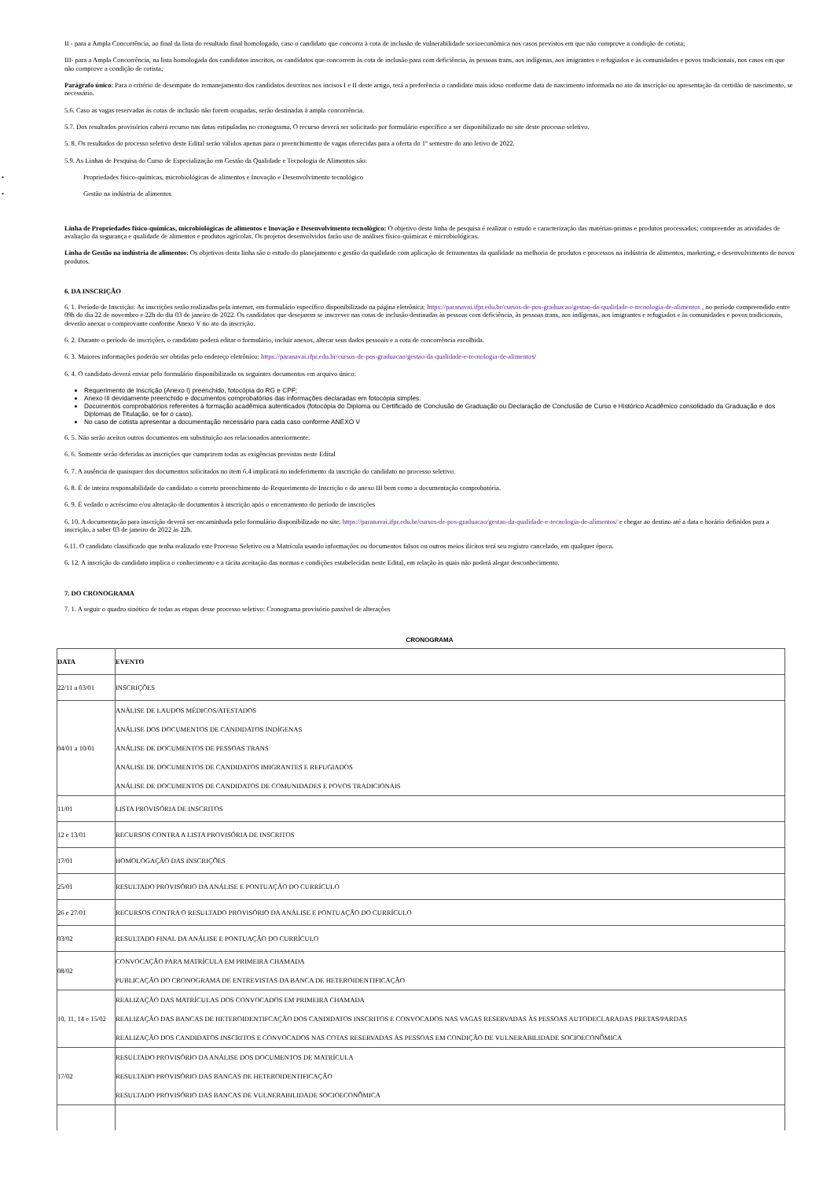II - para a Ampla Concorrência, ao final da lista do resultado final homologado, caso o candidato que concorra à cota de inclusão de vulnerabilidade socioeconômica nos casos previstos em que não comprove a condição de cotista;
III- para a Ampla Concorrência, na lista homologada dos candidatos inscritos, os candidatos que concorrem às cota de inclusão para com deficiência, às pessoas trans, aos indígenas, aos imigrantes e refugiados e às comunidades e povos tradicionais, nos casos em que não comprove a condição de cotista;
Parágrafo único: Para o critério de desempate do remanejamento dos candidatos descritos nos incisos I e II deste artigo, terá a preferência o candidato mais idoso conforme data de nascimento informada no ato da inscrição ou apresentação da certidão de nascimento, se necessário.
5.6. Caso as vagas reservadas às cotas de inclusão não forem ocupadas, serão destinadas à ampla concorrência.
5.7. Dos resultados provisórios caberá recurso nas datas estipuladas no cronograma. O recurso deverá ser solicitado por formulário específico a ser disponibilizado no site deste processo seletivo.
5. 8. Os resultados do processo seletivo deste Edital serão válidos apenas para o preenchimento de vagas oferecidas para a oferta do 1º semestre do ano letivo de 2022.
5.9. As Linhas de Pesquisa do Curso de Especialização em Gestão da Qualidade e Tecnologia de Alimentos são:
• Propriedades físico-químicas, microbiológicas de alimentos e Inovação e Desenvolvimento tecnológico
• Gestão na indústria de alimentos
Linha de Propriedades físico-químicas, microbiológicas de alimentos e Inovação e Desenvolvimento tecnológico: O objetivo desta linha de pesquisa é realizar o estudo e caracterização das matérias-primas e produtos processados; compreender as atividades de avaliação da segurança e qualidade de alimentos e produtos agrícolas. Os projetos desenvolvidos farão uso de análises físico-químicas e microbiológicas.
Linha de Gestão na indústria de alimentos: Os objetivos desta linha são o estudo do planejamento e gestão da qualidade com aplicação de ferramentas da qualidade na melhoria de produtos e processos na indústria de alimentos, marketing, e desenvolvimento de novos produtos.
6. DA INSCRIÇÃO
6. 1. Período de Inscrição: As inscrições serão realizadas pela internet, em formulário específico disponibilizado na página eletrônica: https://paranavai.ifpr.edu.br/cursos-de-pos-graduacao/gestao-da-qualidade-e-tecnologia-de-alimentos , no período compreendido entre 09h do dia 22 de novembro e 22h do dia 03 de janeiro de 2022. Os candidatos que desejarem se inscrever nas cotas de inclusão destinadas às pessoas com deficiência, às pessoas trans, aos indígenas, aos imigrantes e refugiados e às comunidades e povos tradicionais, deverão anexar o comprovante conforme Anexo V no ato da inscrição.
6. 2. Durante o período de inscrições, o candidato poderá editar o formulário, incluir anexos, alterar seus dados pessoais e a cota de concorrência escolhida.
6. 3. Maiores informações poderão ser obtidas pelo endereço eletrônico: https://paranavai.ifpr.edu.br/cursos-de-pos-graduacao/gestao-da-qualidade-e-tecnologia-de-alimentos/
6. 4. O candidato deverá enviar pelo formulário disponibilizado os seguintes documentos em arquivo único:
Requerimento de Inscrição (Anexo I) preenchido, fotocópia do RG e CPF;
Anexo III devidamente preenchido e documentos comprobatórios das informações declaradas em fotocópia simples.
Documentos comprobatórios referentes à formação acadêmica autenticados (fotocópia do Diploma ou Certificado de Conclusão de Graduação ou Declaração de Conclusão de Curso e Histórico Acadêmico consolidado da Graduação e dos Diplomas de Titulação, se for o caso).
No caso de cotista apresentar a documentação necessário para cada caso conforme ANEXO V
6. 5. Não serão aceitos outros documentos em substituição aos relacionados anteriormente.
6. 6. Somente serão deferidas as inscrições que cumprirem todas as exigências previstas neste Edital
6. 7. A ausência de quaisquer dos documentos solicitados no item 6.4 implicará no indeferimento da inscrição do candidato no processo seletivo.
6. 8. É de inteira responsabilidade do candidato o correto preenchimento do Requerimento de Inscrição e do anexo III bem como a documentação comprobatória.
6. 9. É vedado o acréscimo e/ou alteração de documentos à inscrição após o encerramento do período de inscrições
6. 10. A documentação para inscrição deverá ser encaminhada pelo formulário disponibilizado no site: https://paranavai.ifpr.edu.br/cursos-de-pos-graduacao/gestao-da-qualidade-e-tecnologia-de-alimentos/ e chegar ao destino até a data e horário definidos para a inscrição, a saber 03 de janeiro de 2022 às 22h.
6.11. O candidato classificado que tenha realizado este Processo Seletivo ou a Matrícula usando informações ou documentos falsos ou outros meios ilícitos terá seu registro cancelado, em qualquer época.
6. 12. A inscrição do candidato implica o conhecimento e a tácita aceitação das normas e condições estabelecidas neste Edital, em relação às quais não poderá alegar desconhecimento.
7. DO CRONOGRAMA
7. 1. A seguir o quadro sinótico de todas as etapas desse processo seletivo: Cronograma provisório passível de alterações
CRONOGRAMA
| DATA | EVENTO |
| --- | --- |
| 22/11 a 03/01 | INSCRIÇÕES |
| 04/01 a 10/01 | ANÁLISE DE LAUDOS MÉDICOS/ATESTADOS ANÁLISE DOS DOCUMENTOS DE CANDIDATOS INDÍGENAS ANÁLISE DE DOCUMENTOS DE PESSOAS TRANS ANÁLISE DE DOCUMENTOS DE CANDIDATOS IMIGRANTES E REFUGIADOS ANÁLISE DE DOCUMENTOS DE CANDIDATOS DE COMUNIDADES E POVOS TRADICIONAIS |
| 11/01 | LISTA PROVISÓRIA DE INSCRITOS |
| 12 e 13/01 | RECURSOS CONTRA A LISTA PROVISÓRIA DE INSCRITOS |
| 17/01 | HOMOLOGAÇÃO DAS INSCRIÇÕES |
| 25/01 | RESULTADO PROVISÓRIO DA ANÁLISE E PONTUAÇÃO DO CURRÍCULO |
| 26 e 27/01 | RECURSOS CONTRA O RESULTADO PROVISÓRIO DA ANÁLISE E PONTUAÇÃO DO CURRÍCULO |
| 03/02 | RESULTADO FINAL DA ANÁLISE E PONTUAÇÃO DO CURRÍCULO |
| 08/02 | CONVOCAÇÃO PARA MATRÍCULA EM PRIMEIRA CHAMADA PUBLICAÇÃO DO CRONOGRAMA DE ENTREVISTAS DA BANCA DE HETEROIDENTIFICAÇÃO |
| 10, 11, 14 e 15/02 | REALIZAÇÃO DAS MATRÍCULAS DOS CONVOCADOS EM PRIMEIRA CHAMADA REALIZAÇÃO DAS BANCAS DE HETEROIDENTIFCAÇÃO DOS CANDIDATOS INSCRITOS E CONVOCADOS NAS VAGAS RESERVADAS ÀS PESSOAS AUTODECLARADAS PRETAS/PARDAS REALIZAÇÃO DOS CANDIDATOS INSCRITOS E CONVOCADOS NAS COTAS RESERVADAS ÀS PESSOAS EM CONDIÇÃO DE VULNERABILIDADE SOCIOECONÔMICA |
| 17/02 | RESULTADO PROVISÓRIO DA ANÁLISE DOS DOCUMENTOS DE MATRÍCULA RESULTADO PROVISÓRIO DAS BANCAS DE HETEROIDENTIFICAÇÃO RESULTADO PROVISÓRIO DAS BANCAS DE VULNERABILIDADE SOCIOECONÔMICA |